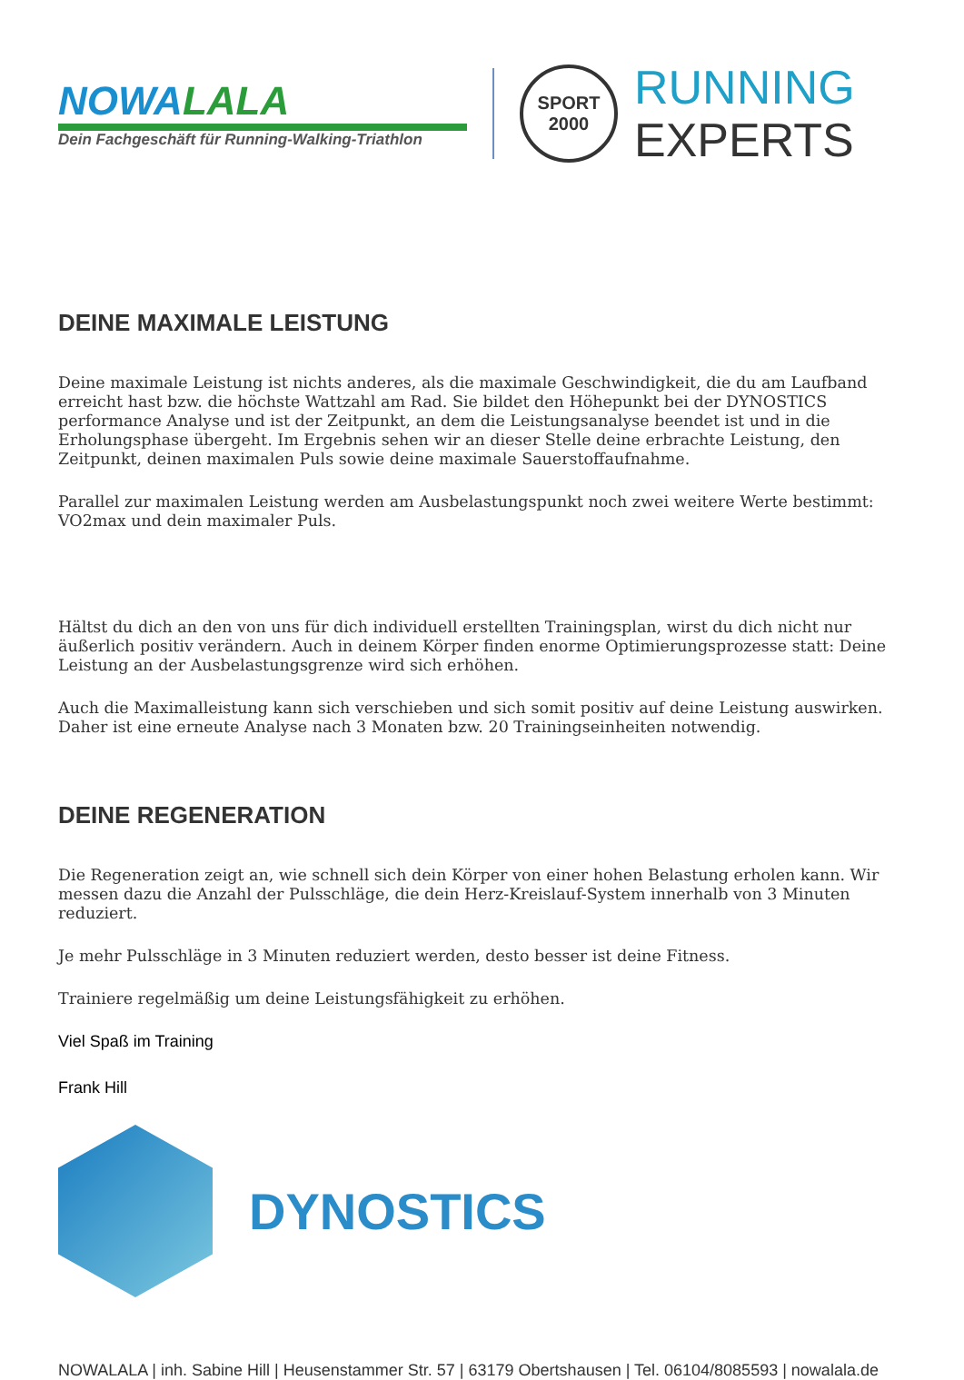NOWALALA
Dein Fachgeschäft für Running-Walking-Triathlon
SPORT
2000
RUNNING
EXPERTS
DEINE MAXIMALE LEISTUNG
Deine maximale Leistung ist nichts anderes, als die maximale Geschwindigkeit, die du am Laufband erreicht hast bzw. die höchste Wattzahl am Rad. Sie bildet den Höhepunkt bei der DYNOSTICS performance Analyse und ist der Zeitpunkt, an dem die Leistungsanalyse beendet ist und in die Erholungsphase übergeht. Im Ergebnis sehen wir an dieser Stelle deine erbrachte Leistung, den Zeitpunkt, deinen maximalen Puls sowie deine maximale Sauerstoffaufnahme.
Parallel zur maximalen Leistung werden am Ausbelastungspunkt noch zwei weitere Werte bestimmt: VO2max und dein maximaler Puls.
Hältst du dich an den von uns für dich individuell erstellten Trainingsplan, wirst du dich nicht nur äußerlich positiv verändern. Auch in deinem Körper finden enorme Optimierungsprozesse statt: Deine Leistung an der Ausbelastungsgrenze wird sich erhöhen.
Auch die Maximalleistung kann sich verschieben und sich somit positiv auf deine Leistung auswirken. Daher ist eine erneute Analyse nach 3 Monaten bzw. 20 Trainingseinheiten notwendig.
DEINE REGENERATION
Die Regeneration zeigt an, wie schnell sich dein Körper von einer hohen Belastung erholen kann. Wir messen dazu die Anzahl der Pulsschläge, die dein Herz-Kreislauf-System innerhalb von 3 Minuten reduziert.
Je mehr Pulsschläge in 3 Minuten reduziert werden, desto besser ist deine Fitness.
Trainiere regelmäßig um deine Leistungsfähigkeit zu erhöhen.
Viel Spaß im Training
Frank Hill
DYNOSTICS
NOWALALA | inh. Sabine Hill | Heusenstammer Str. 57 | 63179 Obertshausen | Tel. 06104/8085593 | nowalala.de